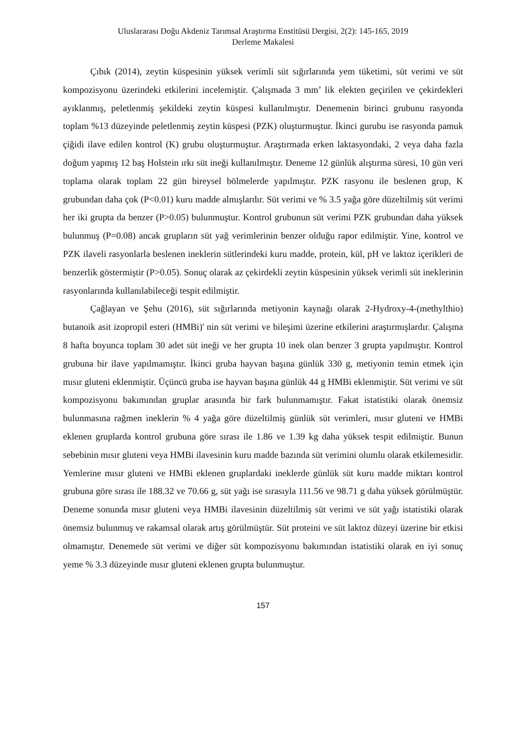Uluslararası Doğu Akdeniz Tarımsal Araştırma Enstitüsü Dergisi, 2(2): 145-165, 2019
Derleme Makalesi
Çıbık (2014), zeytin küspesinin yüksek verimli süt sığırlarında yem tüketimi, süt verimi ve süt kompozisyonu üzerindeki etkilerini incelemiştir. Çalışmada 3 mm’ lik elekten geçirilen ve çekirdekleri ayıklanmış, peletlenmiş şekildeki zeytin küspesi kullanılmıştır. Denemenin birinci grubunu rasyonda toplam %13 düzeyinde peletlenmiş zeytin küspesi (PZK) oluşturmuştur. İkinci gurubu ise rasyonda pamuk çiğidi ilave edilen kontrol (K) grubu oluşturmuştur. Araştırmada erken laktasyondaki, 2 veya daha fazla doğum yapmış 12 baş Holstein ırkı süt ineği kullanılmıştır. Deneme 12 günlük alıştırma süresi, 10 gün veri toplama olarak toplam 22 gün bireysel bölmelerde yapılmıştır. PZK rasyonu ile beslenen grup, K grubundan daha çok (P<0.01) kuru madde almışlardır. Süt verimi ve % 3.5 yağa göre düzeltilmiş süt verimi her iki grupta da benzer (P>0.05) bulunmuştur. Kontrol grubunun süt verimi PZK grubundan daha yüksek bulunmuş (P=0.08) ancak grupların süt yağ verimlerinin benzer olduğu rapor edilmiştir. Yine, kontrol ve PZK ilaveli rasyonlarla beslenen ineklerin sütlerindeki kuru madde, protein, kül, pH ve laktoz içerikleri de benzerlik göstermiştir (P>0.05). Sonuç olarak az çekirdekli zeytin küspesinin yüksek verimli süt ineklerinin rasyonlarında kullanılabileceği tespit edilmiştir.
Çağlayan ve Şehu (2016), süt sığırlarında metiyonin kaynağı olarak 2-Hydroxy-4-(methylthio) butanoik asit izopropil esteri (HMBi)' nin süt verimi ve bileşimi üzerine etkilerini araştırmışlardır. Çalışma 8 hafta boyunca toplam 30 adet süt ineği ve her grupta 10 inek olan benzer 3 grupta yapılmıştır. Kontrol grubuna bir ilave yapılmamıştır. İkinci gruba hayvan başına günlük 330 g, metiyonin temin etmek için mısır gluteni eklenmiştir. Üçüncü gruba ise hayvan başına günlük 44 g HMBi eklenmiştir. Süt verimi ve süt kompozisyonu bakımından gruplar arasında bir fark bulunmamıştır. Fakat istatistiki olarak önemsiz bulunmasına rağmen ineklerin % 4 yağa göre düzeltilmiş günlük süt verimleri, mısır gluteni ve HMBi eklenen gruplarda kontrol grubuna göre sırası ile 1.86 ve 1.39 kg daha yüksek tespit edilmiştir. Bunun sebebinin mısır gluteni veya HMBi ilavesinin kuru madde bazında süt verimini olumlu olarak etkilemesidir. Yemlerine mısır gluteni ve HMBi eklenen gruplardaki ineklerde günlük süt kuru madde miktarı kontrol grubuna göre sırası ile 188.32 ve 70.66 g, süt yağı ise sırasıyla 111.56 ve 98.71 g daha yüksek görülmüştür. Deneme sonunda mısır gluteni veya HMBi ilavesinin düzeltilmiş süt verimi ve süt yağı istatistiki olarak önemsiz bulunmuş ve rakamsal olarak artış görülmüştür. Süt proteini ve süt laktoz düzeyi üzerine bir etkisi olmamıştır. Denemede süt verimi ve diğer süt kompozisyonu bakımından istatistiki olarak en iyi sonuç yeme % 3.3 düzeyinde mısır gluteni eklenen grupta bulunmuştur.
157